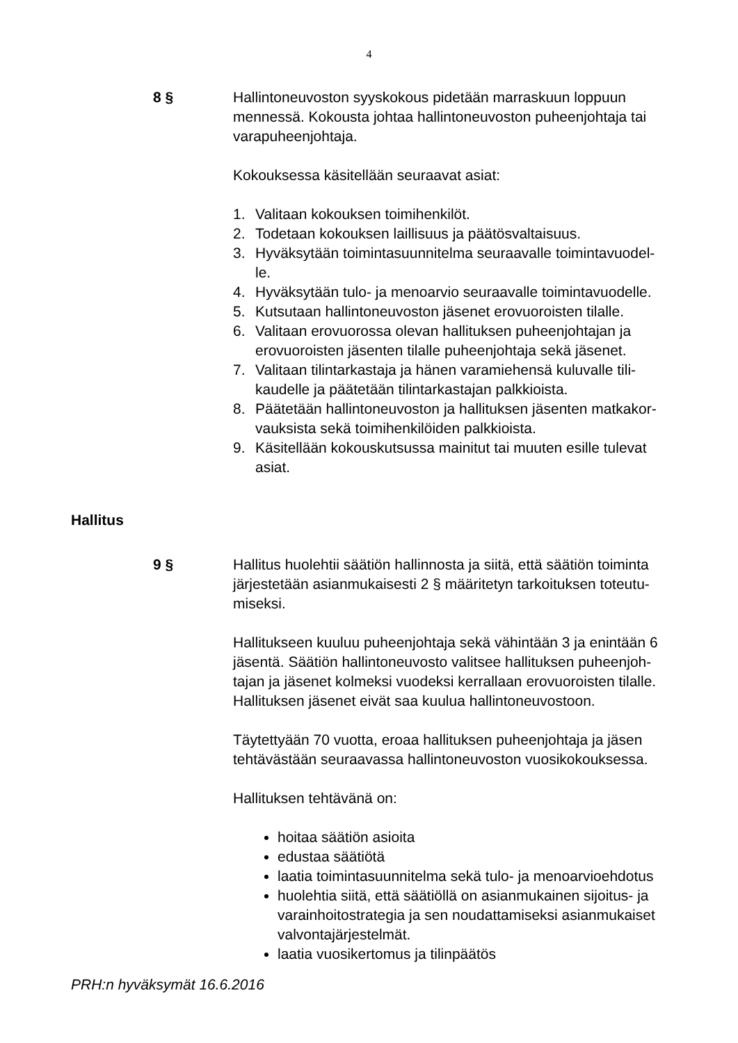4
8 § Hallintoneuvoston syyskokous pidetään marraskuun loppuun mennessä. Kokousta johtaa hallintoneuvoston puheenjohtaja tai varapuheenjohtaja.
Kokouksessa käsitellään seuraavat asiat:
1. Valitaan kokouksen toimihenkilöt.
2. Todetaan kokouksen laillisuus ja päätösvaltaisuus.
3. Hyväksytään toimintasuunnitelma seuraavalle toimintavuodel-le.
4. Hyväksytään tulo- ja menoarvio seuraavalle toimintavuodelle.
5. Kutsutaan hallintoneuvoston jäsenet erovuoroisten tilalle.
6. Valitaan erovuorossa olevan hallituksen puheenjohtajan ja erovuoroisten jäsenten tilalle puheenjohtaja sekä jäsenet.
7. Valitaan tilintarkastaja ja hänen varamiehensä kuluvalle tili-kaudelle ja päätetään tilintarkastajan palkkioista.
8. Päätetään hallintoneuvoston ja hallituksen jäsenten matkakor-vauksista sekä toimihenkilöiden palkkioista.
9. Käsitellään kokouskutsussa mainitut tai muuten esille tulevat asiat.
Hallitus
9 § Hallitus huolehtii säätiön hallinnosta ja siitä, että säätiön toiminta järjestetään asianmukaisesti 2 § määritetyn tarkoituksen toteutu-miseksi.
Hallitukseen kuuluu puheenjohtaja sekä vähintään 3 ja enintään 6 jäsentä. Säätiön hallintoneuvosto valitsee hallituksen puheenjoh-tajan ja jäsenet kolmeksi vuodeksi kerrallaan erovuoroisten tilalle. Hallituksen jäsenet eivät saa kuulua hallintoneuvostoon.
Täytettyään 70 vuotta, eroaa hallituksen puheenjohtaja ja jäsen tehtävästään seuraavassa hallintoneuvoston vuosikokouksessa.
Hallituksen tehtävänä on:
hoitaa säätiön asioita
edustaa säätiötä
laatia toimintasuunnitelma sekä tulo- ja menoarvioehdotus
huolehtia siitä, että säätiöllä on asianmukainen sijoitus- ja varainhoitostrategia ja sen noudattamiseksi asianmukaiset valvontajärjestelmät.
laatia vuosikertomus ja tilinpäätös
PRH:n hyväksymät 16.6.2016